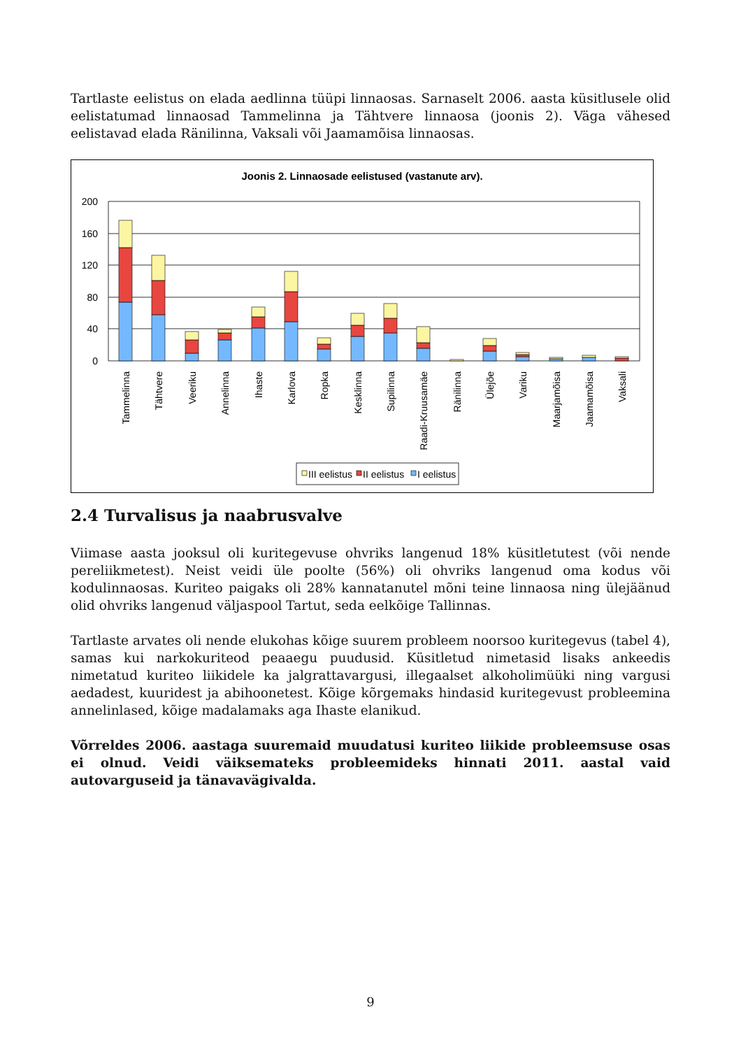Tartlaste eelistus on elada aedlinna tüüpi linnaosas. Sarnaselt 2006. aasta küsitlusele olid eelistatumad linnaosad Tammelinna ja Tähtvere linnaosa (joonis 2). Väga vähesed eelistavad elada Ränilinna, Vaksali või Jaamamõisa linnaosas.
Joonis 2. Linnaosade eelistused (vastanute arv).
200
160
120
80
40
0
Tammelinna
Tähtvere
Veeriku
Annelinna
Ihaste
Karlova
Ropka
Kesklinna
Supilinna
Raadi-Kruusamäe
Ränilinna
Ülejõe
Variku
Maarjamõisa
Jaamamõisa
Vaksali
III eelistus
II eelistus
I eelistus
2.4 Turvalisus ja naabrusvalve
Viimase aasta jooksul oli kuritegevuse ohvriks langenud 18% küsitletutest (või nende pereliikmetest). Neist veidi üle poolte (56%) oli ohvriks langenud oma kodus või kodulinnaosas. Kuriteo paigaks oli 28% kannatanutel mõni teine linnaosa ning ülejäänud olid ohvriks langenud väljaspool Tartut, seda eelkõige Tallinnas.
Tartlaste arvates oli nende elukohas kõige suurem probleem noorsoo kuritegevus (tabel 4), samas kui narkokuriteod peaaegu puudusid. Küsitletud nimetasid lisaks ankeedis nimetatud kuriteo liikidele ka jalgrattavargusi, illegaalset alkoholimüüki ning vargusi aedadest, kuuridest ja abihoonetest. Kõige kõrgemaks hindasid kuritegevust probleemina annelinlased, kõige madalamaks aga Ihaste elanikud.
Võrreldes 2006. aastaga suuremaid muudatusi kuriteo liikide probleemsuse osas ei olnud. Veidi väiksemateks probleemideks hinnati 2011. aastal vaid autovarguseid ja tänavavägivalda.
9